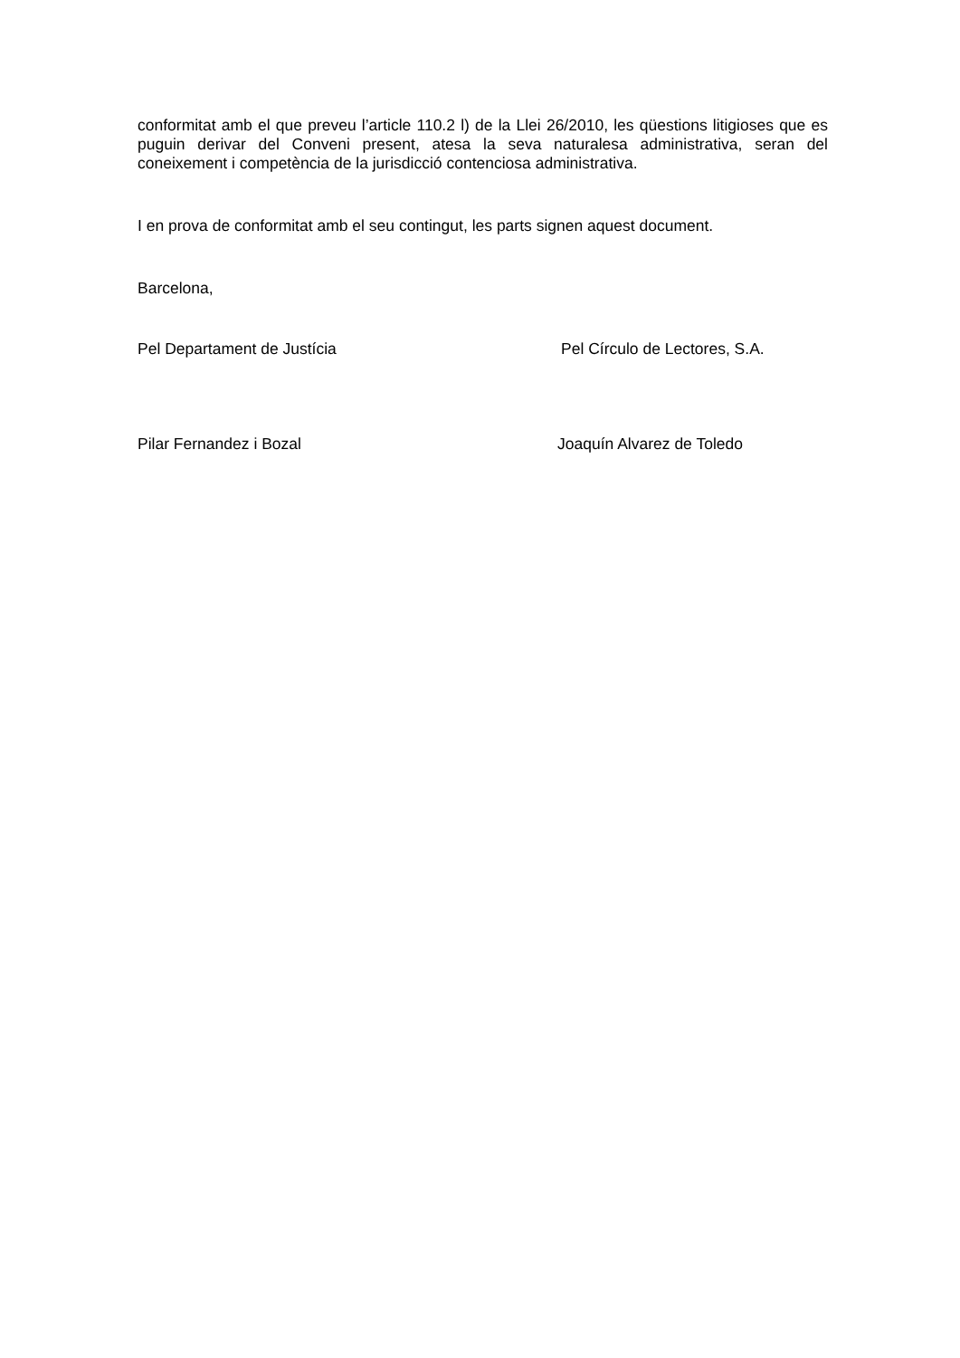conformitat amb el que preveu l’article 110.2 l) de la Llei 26/2010, les qüestions litigioses que es puguin derivar del Conveni present, atesa la seva naturalesa administrativa, seran del coneixement i competència de la jurisdicció contenciosa administrativa.
I en prova de conformitat amb el seu contingut, les parts signen aquest document.
Barcelona,
Pel Departament de Justícia Pel Círculo de Lectores, S.A.
Pilar Fernandez i Bozal Joaquín Alvarez de Toledo